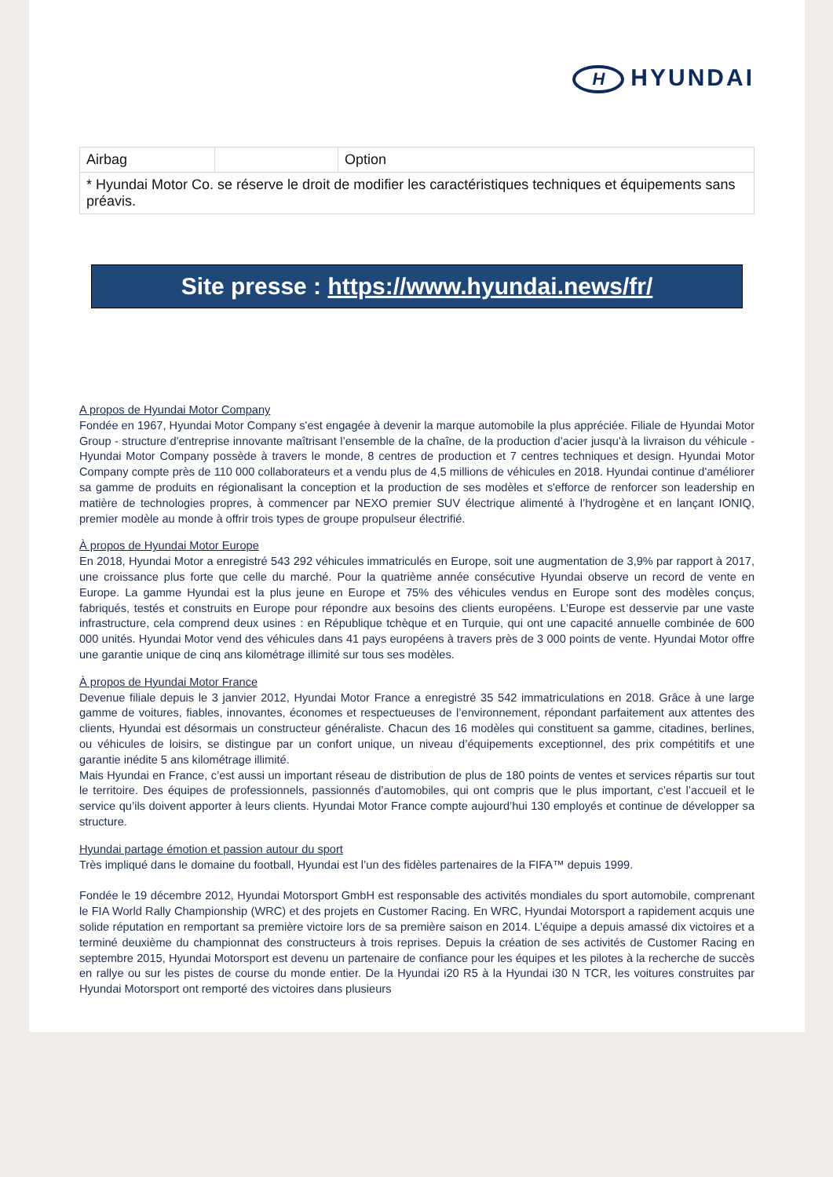H HYUNDAI
| Airbag | | Option |
| * Hyundai Motor Co. se réserve le droit de modifier les caractéristiques techniques et équipements sans préavis. | | |
Site presse : https://www.hyundai.news/fr/
A propos de Hyundai Motor Company
Fondée en 1967, Hyundai Motor Company s'est engagée à devenir la marque automobile la plus appréciée. Filiale de Hyundai Motor Group - structure d'entreprise innovante maîtrisant l’ensemble de la chaîne, de la production d’acier jusqu’à la livraison du véhicule - Hyundai Motor Company possède à travers le monde, 8 centres de production et 7 centres techniques et design. Hyundai Motor Company compte près de 110 000 collaborateurs et a vendu plus de 4,5 millions de véhicules en 2018. Hyundai continue d'améliorer sa gamme de produits en régionalisant la conception et la production de ses modèles et s'efforce de renforcer son leadership en matière de technologies propres, à commencer par NEXO premier SUV électrique alimenté à l’hydrogène et en lançant IONIQ, premier modèle au monde à offrir trois types de groupe propulseur électrifié.
À propos de Hyundai Motor Europe
En 2018, Hyundai Motor a enregistré 543 292 véhicules immatriculés en Europe, soit une augmentation de 3,9% par rapport à 2017, une croissance plus forte que celle du marché. Pour la quatrième année consécutive Hyundai observe un record de vente en Europe. La gamme Hyundai est la plus jeune en Europe et 75% des véhicules vendus en Europe sont des modèles conçus, fabriqués, testés et construits en Europe pour répondre aux besoins des clients européens. L’Europe est desservie par une vaste infrastructure, cela comprend deux usines : en République tchèque et en Turquie, qui ont une capacité annuelle combinée de 600 000 unités. Hyundai Motor vend des véhicules dans 41 pays européens à travers près de 3 000 points de vente. Hyundai Motor offre une garantie unique de cinq ans kilométrage illimité sur tous ses modèles.
À propos de Hyundai Motor France
Devenue filiale depuis le 3 janvier 2012, Hyundai Motor France a enregistré 35 542 immatriculations en 2018. Grâce à une large gamme de voitures, fiables, innovantes, économes et respectueuses de l’environnement, répondant parfaitement aux attentes des clients, Hyundai est désormais un constructeur généraliste. Chacun des 16 modèles qui constituent sa gamme, citadines, berlines, ou véhicules de loisirs, se distingue par un confort unique, un niveau d’équipements exceptionnel, des prix compétitifs et une garantie inédite 5 ans kilométrage illimité.
Mais Hyundai en France, c’est aussi un important réseau de distribution de plus de 180 points de ventes et services répartis sur tout le territoire. Des équipes de professionnels, passionnés d’automobiles, qui ont compris que le plus important, c’est l’accueil et le service qu’ils doivent apporter à leurs clients. Hyundai Motor France compte aujourd’hui 130 employés et continue de développer sa structure.
Hyundai partage émotion et passion autour du sport
Très impliqué dans le domaine du football, Hyundai est l’un des fidèles partenaires de la FIFA™ depuis 1999.
Fondée le 19 décembre 2012, Hyundai Motorsport GmbH est responsable des activités mondiales du sport automobile, comprenant le FIA World Rally Championship (WRC) et des projets en Customer Racing. En WRC, Hyundai Motorsport a rapidement acquis une solide réputation en remportant sa première victoire lors de sa première saison en 2014. L’équipe a depuis amassé dix victoires et a terminé deuxième du championnat des constructeurs à trois reprises. Depuis la création de ses activités de Customer Racing en septembre 2015, Hyundai Motorsport est devenu un partenaire de confiance pour les équipes et les pilotes à la recherche de succès en rallye ou sur les pistes de course du monde entier. De la Hyundai i20 R5 à la Hyundai i30 N TCR, les voitures construites par Hyundai Motorsport ont remporté des victoires dans plusieurs